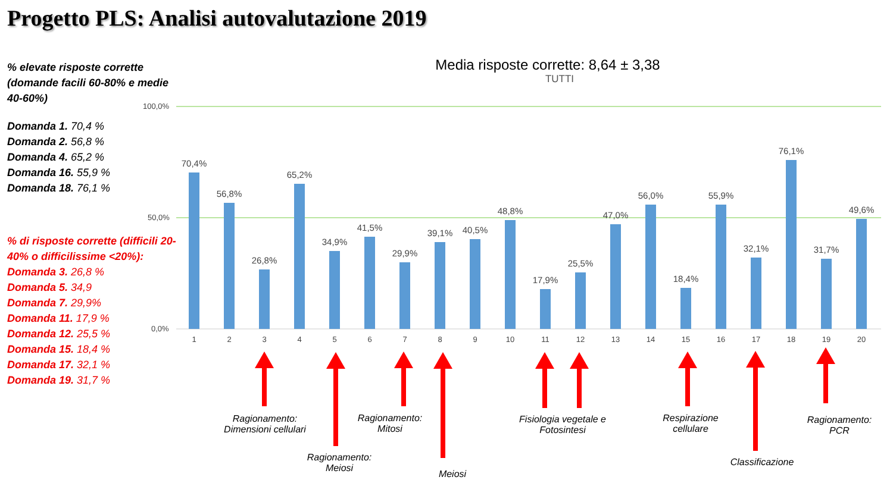Progetto PLS: Analisi autovalutazione 2019
% elevate risposte corrette (domande facili 60-80% e medie 40-60%)
Domanda 1. 70,4 %
Domanda 2. 56,8 %
Domanda 4. 65,2 %
Domanda 16. 55,9 %
Domanda 18. 76,1 %
% di risposte corrette (difficili 20-40% o difficilissime <20%):
Domanda 3. 26,8 %
Domanda 5. 34,9
Domanda 7. 29,9%
Domanda 11. 17,9 %
Domanda 12. 25,5 %
Domanda 15. 18,4 %
Domanda 17. 32,1 %
Domanda 19. 31,7 %
Media risposte corrette: 8,64 ± 3,38
TUTTI
100,0%
50,0%
0,0%
70,4%
56,8%
26,8%
65,2%
34,9%
41,5%
29,9%
39,1%
40,5%
48,8%
17,9%
25,5%
47,0%
56,0%
18,4%
55,9%
32,1%
76,1%
31,7%
49,6%
1
2
3
4
5
6
7
8
9
10
11
12
13
14
15
16
17
18
19
20
Ragionamento:
Dimensioni cellulari
Ragionamento:
Meiosi
Ragionamento:
Mitosi
Meiosi
Fisiologia vegetale e
Fotosintesi
Respirazione
cellulare
Classificazione
Ragionamento:
PCR